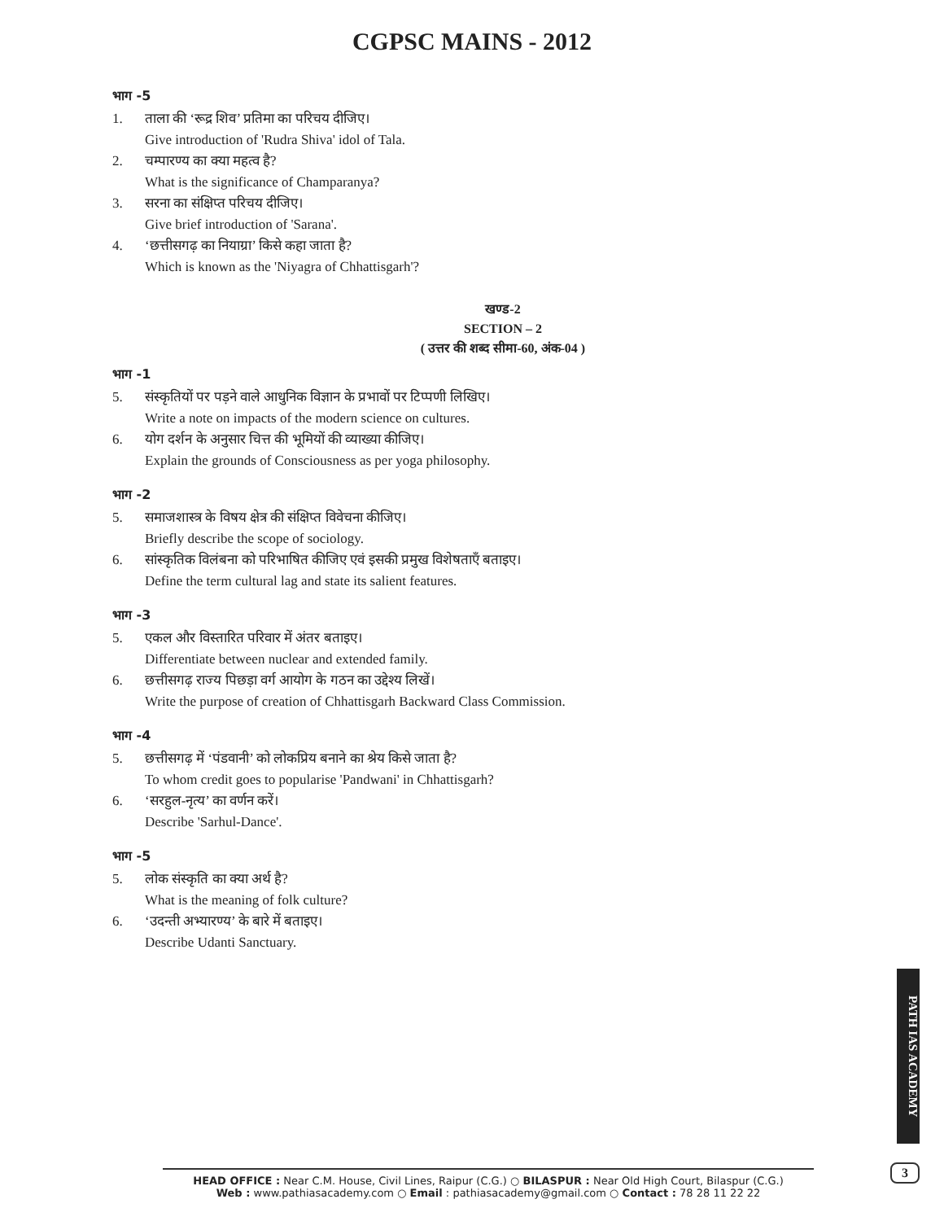CGPSC MAINS - 2012
भाग -5
1. ताला की ‘रूद्र शिव’ प्रतिमा का परिचय दीजिए।
Give introduction of 'Rudra Shiva' idol of Tala.
2. चम्पारण्य का क्या महत्व है?
What is the significance of Champaranya?
3. सरना का संक्षिप्त परिचय दीजिए।
Give brief introduction of 'Sarana'.
4. ‘छत्तीसगढ़ का नियाग्रा’ किसे कहा जाता है?
Which is known as the 'Niyagra of Chhattisgarh'?
खण्ड-2
SECTION – 2
( उत्तर की शब्द सीमा-60, अंक-04 )
भाग -1
5. संस्कृतियों पर पड़ने वाले आधुनिक विज्ञान के प्रभावों पर टिप्पणी लिखिए।
Write a note on impacts of the modern science on cultures.
6. योग दर्शन के अनुसार चित्त की भूमियों की व्याख्या कीजिए।
Explain the grounds of Consciousness as per yoga philosophy.
भाग -2
5. समाजशास्त्र के विषय क्षेत्र की संक्षिप्त विवेचना कीजिए।
Briefly describe the scope of sociology.
6. सांस्कृतिक विलंबना को परिभाषित कीजिए एवं इसकी प्रमुख विशेषताएँ बताइए।
Define the term cultural lag and state its salient features.
भाग -3
5. एकल और विस्तारित परिवार में अंतर बताइए।
Differentiate between nuclear and extended family.
6. छत्तीसगढ़ राज्य पिछड़ा वर्ग आयोग के गठन का उद्देश्य लिखें।
Write the purpose of creation of Chhattisgarh Backward Class Commission.
भाग -4
5. छत्तीसगढ़ में ‘पंडवानी’ को लोकप्रिय बनाने का श्रेय किसे जाता है?
To whom credit goes to popularise 'Pandwani' in Chhattisgarh?
6. ‘सरहुल-नृत्य’ का वर्णन करें।
Describe 'Sarhul-Dance'.
भाग -5
5. लोक संस्कृति का क्या अर्थ है?
What is the meaning of folk culture?
6. ‘उदन्ती अभ्यारण्य’ के बारे में बताइए।
Describe Udanti Sanctuary.
PATH IAS ACADEMY
3
HEAD OFFICE : Near C.M. House, Civil Lines, Raipur (C.G.) ○ BILASPUR : Near Old High Court, Bilaspur (C.G.)
Web : www.pathiasacademy.com ○ Email : pathiasacademy@gmail.com ○ Contact : 78 28 11 22 22